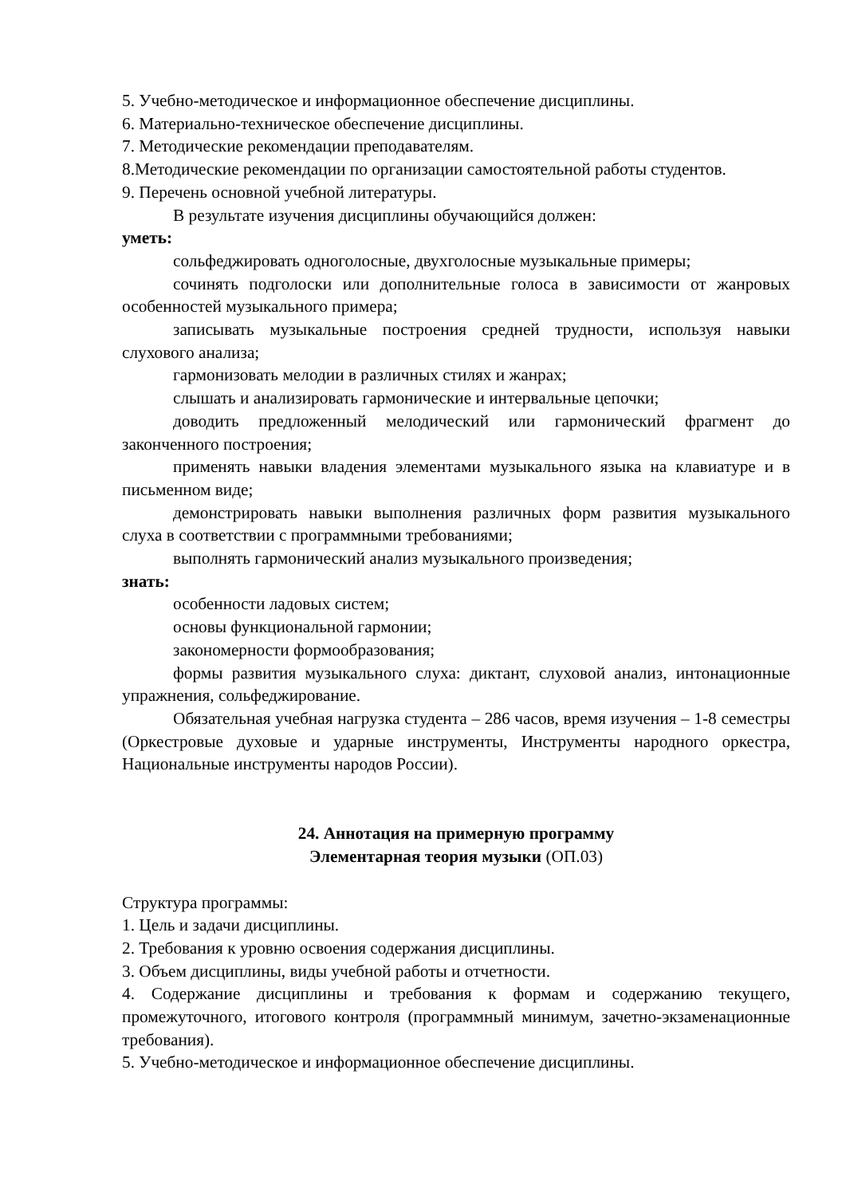5. Учебно-методическое и информационное обеспечение дисциплины.
6. Материально-техническое обеспечение дисциплины.
7. Методические рекомендации преподавателям.
8.Методические рекомендации по организации самостоятельной работы студентов.
9. Перечень основной учебной литературы.
В результате изучения дисциплины обучающийся должен:
уметь:
сольфеджировать одноголосные, двухголосные музыкальные примеры;
сочинять подголоски или дополнительные голоса в зависимости от жанровых особенностей музыкального примера;
записывать музыкальные построения средней трудности, используя навыки слухового анализа;
гармонизовать мелодии в различных стилях и жанрах;
слышать и анализировать гармонические и интервальные цепочки;
доводить предложенный мелодический или гармонический фрагмент до законченного построения;
применять навыки владения элементами музыкального языка на клавиатуре и в письменном виде;
демонстрировать навыки выполнения различных форм развития музыкального слуха в соответствии с программными требованиями;
выполнять гармонический анализ музыкального произведения;
знать:
особенности ладовых систем;
основы функциональной гармонии;
закономерности формообразования;
формы развития музыкального слуха: диктант, слуховой анализ, интонационные упражнения, сольфеджирование.
Обязательная учебная нагрузка студента – 286 часов, время изучения – 1-8 семестры (Оркестровые духовые и ударные инструменты, Инструменты народного оркестра, Национальные инструменты народов России).
24. Аннотация на примерную программу
Элементарная теория музыки (ОП.03)
Структура программы:
1. Цель и задачи дисциплины.
2. Требования к уровню освоения содержания дисциплины.
3. Объем дисциплины, виды учебной работы и отчетности.
4. Содержание дисциплины и требования к формам и содержанию текущего, промежуточного, итогового контроля (программный минимум, зачетно-экзаменационные требования).
5. Учебно-методическое и информационное обеспечение дисциплины.